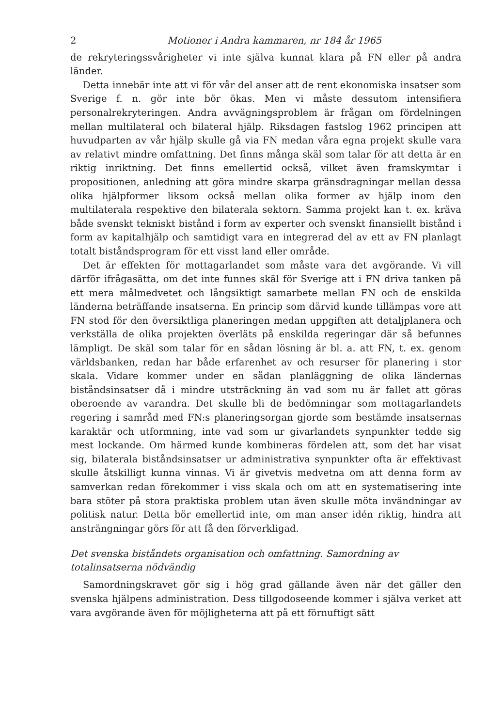2 Motioner i Andra kammaren, nr 184 år 1965
de rekryteringssvårigheter vi inte själva kunnat klara på FN eller på andra länder.
Detta innebär inte att vi för vår del anser att de rent ekonomiska insatser som Sverige f. n. gör inte bör ökas. Men vi måste dessutom intensifiera personalrekryteringen. Andra avvägningsproblem är frågan om fördelningen mellan multilateral och bilateral hjälp. Riksdagen fastslog 1962 principen att huvudparten av vår hjälp skulle gå via FN medan våra egna projekt skulle vara av relativt mindre omfattning. Det finns många skäl som talar för att detta är en riktig inriktning. Det finns emellertid också, vilket även framskymtar i propositionen, anledning att göra mindre skarpa gränsdragningar mellan dessa olika hjälpformer liksom också mellan olika former av hjälp inom den multilaterala respektive den bilaterala sektorn. Samma projekt kan t. ex. kräva både svenskt tekniskt bistånd i form av experter och svenskt finansiellt bistånd i form av kapitalhjälp och samtidigt vara en integrerad del av ett av FN planlagt totalt biståndsprogram för ett visst land eller område.
Det är effekten för mottagarlandet som måste vara det avgörande. Vi vill därför ifrågasätta, om det inte funnes skäl för Sverige att i FN driva tanken på ett mera målmedvetet och långsiktigt samarbete mellan FN och de enskilda länderna beträffande insatserna. En princip som därvid kunde tillämpas vore att FN stod för den översiktliga planeringen medan uppgiften att detaljplanera och verkställa de olika projekten överläts på enskilda regeringar där så befunnes lämpligt. De skäl som talar för en sådan lösning är bl. a. att FN, t. ex. genom världsbanken, redan har både erfarenhet av och resurser för planering i stor skala. Vidare kommer under en sådan planläggning de olika ländernas biståndsinsatser då i mindre utsträckning än vad som nu är fallet att göras oberoende av varandra. Det skulle bli de bedömningar som mottagarlandets regering i samråd med FN:s planeringsorgan gjorde som bestämde insatsernas karaktär och utformning, inte vad som ur givarlandets synpunkter tedde sig mest lockande. Om härmed kunde kombineras fördelen att, som det har visat sig, bilaterala biståndsinsatser ur administrativa synpunkter ofta är effektivast skulle åtskilligt kunna vinnas. Vi är givetvis medvetna om att denna form av samverkan redan förekommer i viss skala och om att en systematisering inte bara stöter på stora praktiska problem utan även skulle möta invändningar av politisk natur. Detta bör emellertid inte, om man anser idén riktig, hindra att ansträngningar görs för att få den förverkligad.
Det svenska biståndets organisation och omfattning. Samordning av totalinsatserna nödvändig
Samordningskravet gör sig i hög grad gällande även när det gäller den svenska hjälpens administration. Dess tillgodoseende kommer i själva verket att vara avgörande även för möjligheterna att på ett förnuftigt sätt